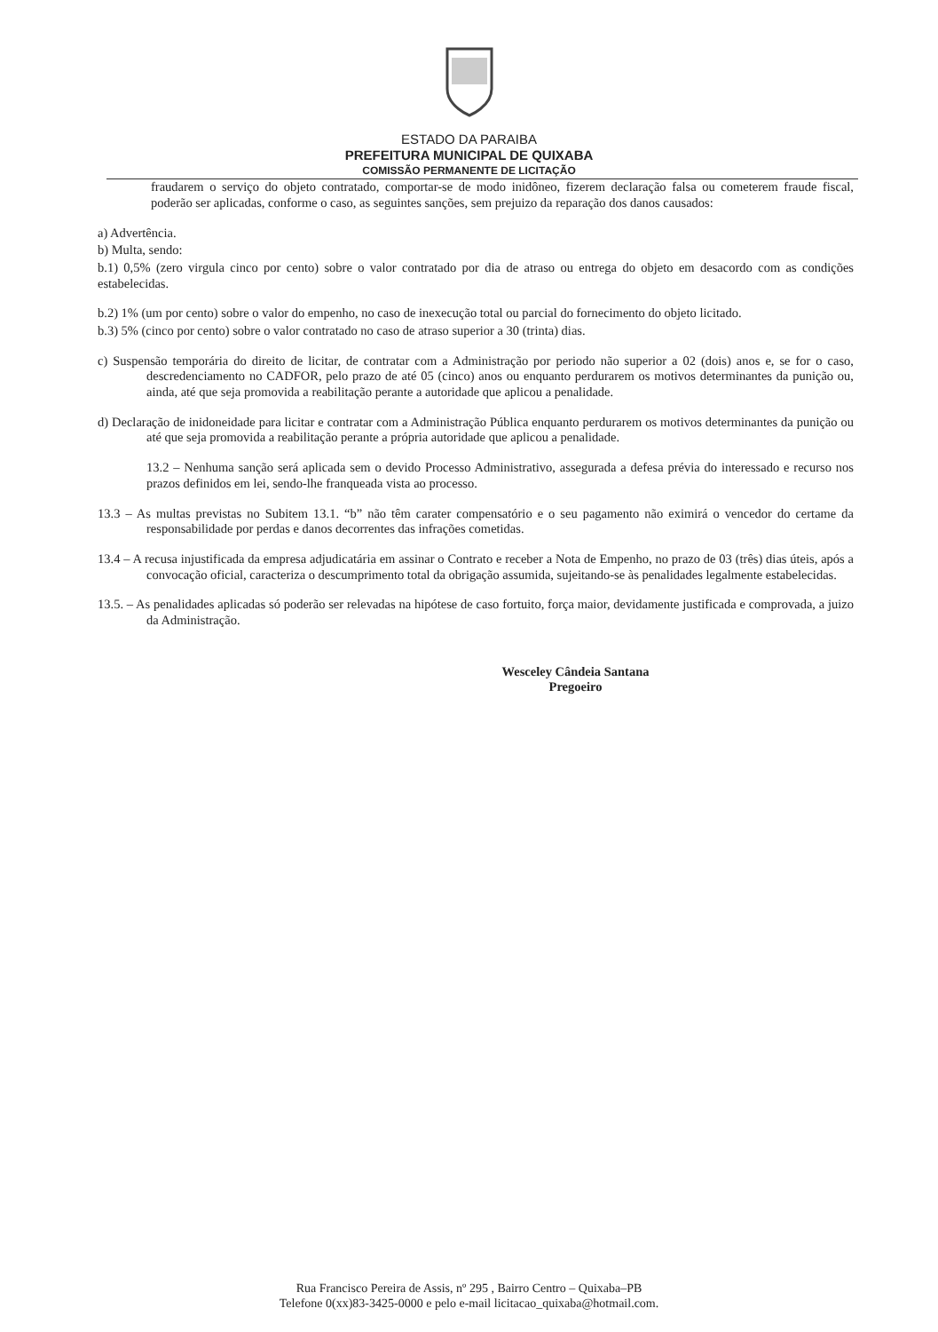ESTADO DA PARAIBA
PREFEITURA MUNICIPAL DE QUIXABA
COMISSÃO PERMANENTE DE LICITAÇÃO
fraudarem o serviço do objeto contratado, comportar-se de modo inidôneo, fizerem declaração falsa ou cometerem fraude fiscal, poderão ser aplicadas, conforme o caso, as seguintes sanções, sem prejuizo da reparação dos danos causados:
a) Advertência.
b) Multa, sendo:
b.1) 0,5% (zero virgula cinco por cento) sobre o valor contratado por dia de atraso ou entrega do objeto em desacordo com as condições estabelecidas.
b.2) 1% (um por cento) sobre o valor do empenho, no caso de inexecução total ou parcial do fornecimento do objeto licitado.
b.3) 5% (cinco por cento) sobre o valor contratado no caso de atraso superior a 30 (trinta) dias.
c) Suspensão temporária do direito de licitar, de contratar com a Administração por periodo não superior a 02 (dois) anos e, se for o caso, descredenciamento no CADFOR, pelo prazo de até 05 (cinco) anos ou enquanto perdurarem os motivos determinantes da punição ou, ainda, até que seja promovida a reabilitação perante a autoridade que aplicou a penalidade.
d) Declaração de inidoneidade para licitar e contratar com a Administração Pública enquanto perdurarem os motivos determinantes da punição ou até que seja promovida a reabilitação perante a própria autoridade que aplicou a penalidade.
13.2 – Nenhuma sanção será aplicada sem o devido Processo Administrativo, assegurada a defesa prévia do interessado e recurso nos prazos definidos em lei, sendo-lhe franqueada vista ao processo.
13.3 – As multas previstas no Subitem 13.1. “b” não têm carater compensatório e o seu pagamento não eximirá o vencedor do certame da responsabilidade por perdas e danos decorrentes das infrações cometidas.
13.4 – A recusa injustificada da empresa adjudicatária em assinar o Contrato e receber a Nota de Empenho, no prazo de 03 (três) dias úteis, após a convocação oficial, caracteriza o descumprimento total da obrigação assumida, sujeitando-se às penalidades legalmente estabelecidas.
13.5. – As penalidades aplicadas só poderão ser relevadas na hipótese de caso fortuito, força maior, devidamente justificada e comprovada, a juizo da Administração.
Wesceley Cândeia Santana
Pregoeiro
Rua Francisco Pereira de Assis, nº 295 , Bairro Centro – Quixaba–PB
Telefone 0(xx)83-3425-0000 e pelo e-mail licitacao_quixaba@hotmail.com.